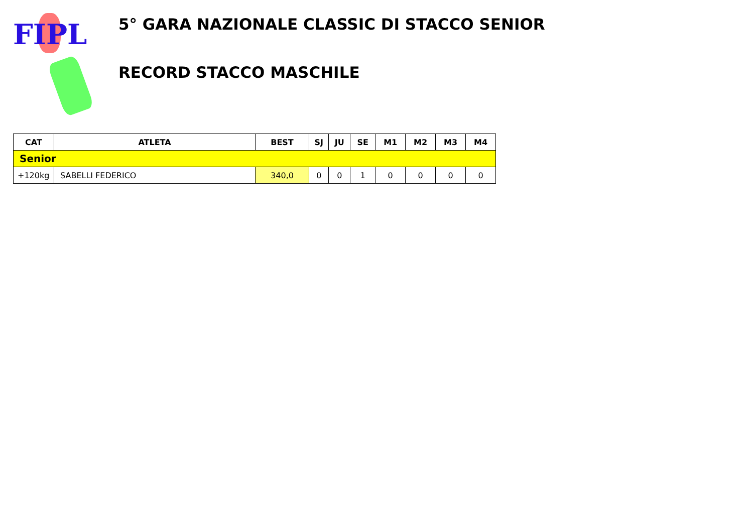FIPL
5° GARA NAZIONALE CLASSIC DI STACCO SENIOR
RECORD STACCO MASCHILE
| CAT | ATLETA | BEST | SJ | JU | SE | M1 | M2 | M3 | M4 |
| --- | --- | --- | --- | --- | --- | --- | --- | --- | --- |
| Senior | | | | | | | | | |
| +120kg | SABELLI FEDERICO | 340,0 | 0 | 0 | 1 | 0 | 0 | 0 | 0 |